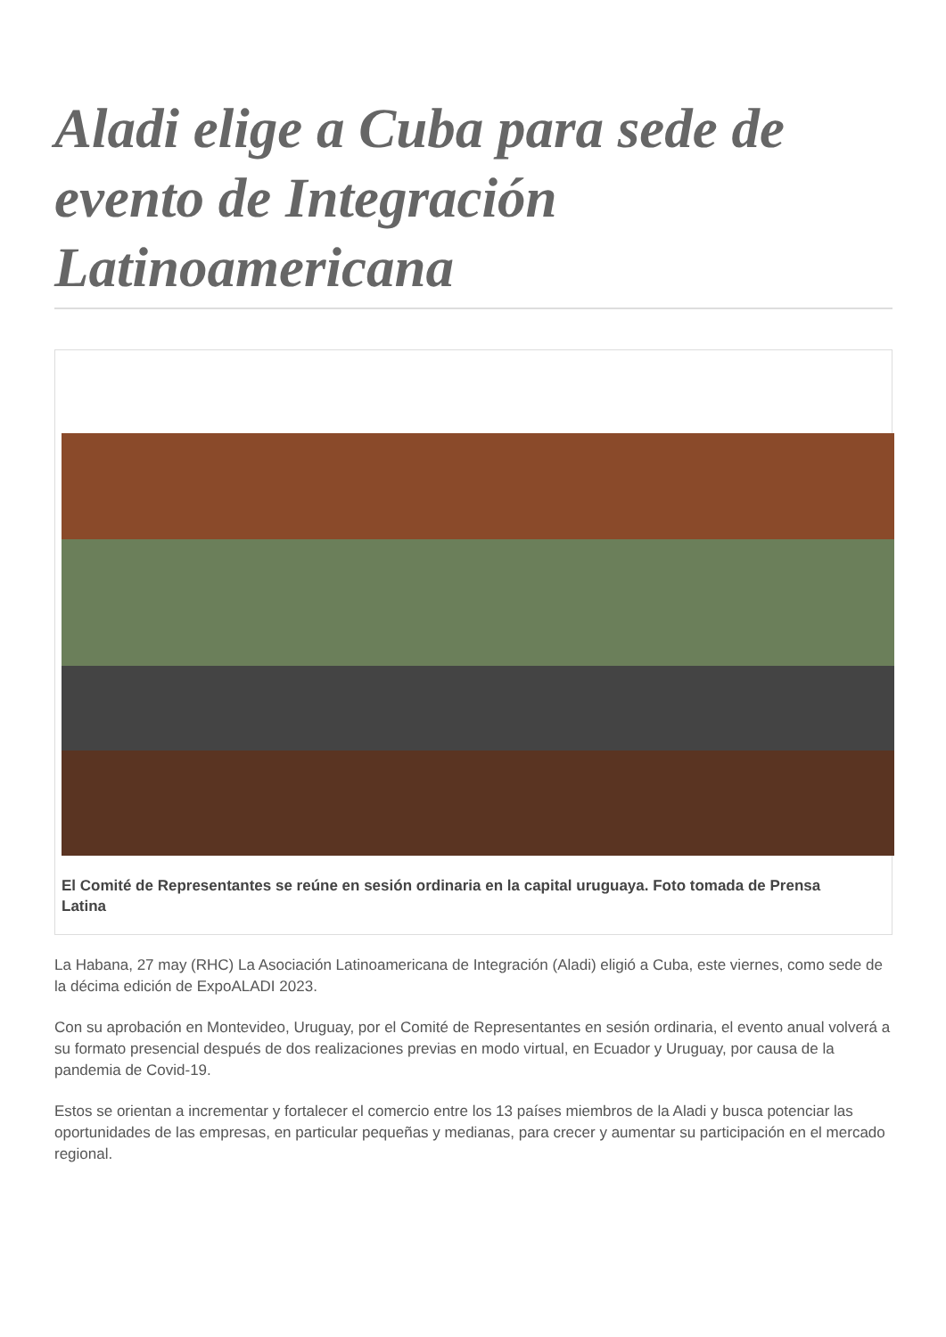Aladi elige a Cuba para sede de evento de Integración Latinoamericana
El Comité de Representantes se reúne en sesión ordinaria en la capital uruguaya. Foto tomada de Prensa Latina
La Habana, 27 may (RHC) La Asociación Latinoamericana de Integración (Aladi) eligió a Cuba, este viernes, como sede de la décima edición de ExpoALADI 2023.
Con su aprobación en Montevideo, Uruguay, por el Comité de Representantes en sesión ordinaria, el evento anual volverá a su formato presencial después de dos realizaciones previas en modo virtual, en Ecuador y Uruguay, por causa de la pandemia de Covid-19.
Estos se orientan a incrementar y fortalecer el comercio entre los 13 países miembros de la Aladi y busca potenciar las oportunidades de las empresas, en particular pequeñas y medianas, para crecer y aumentar su participación en el mercado regional.